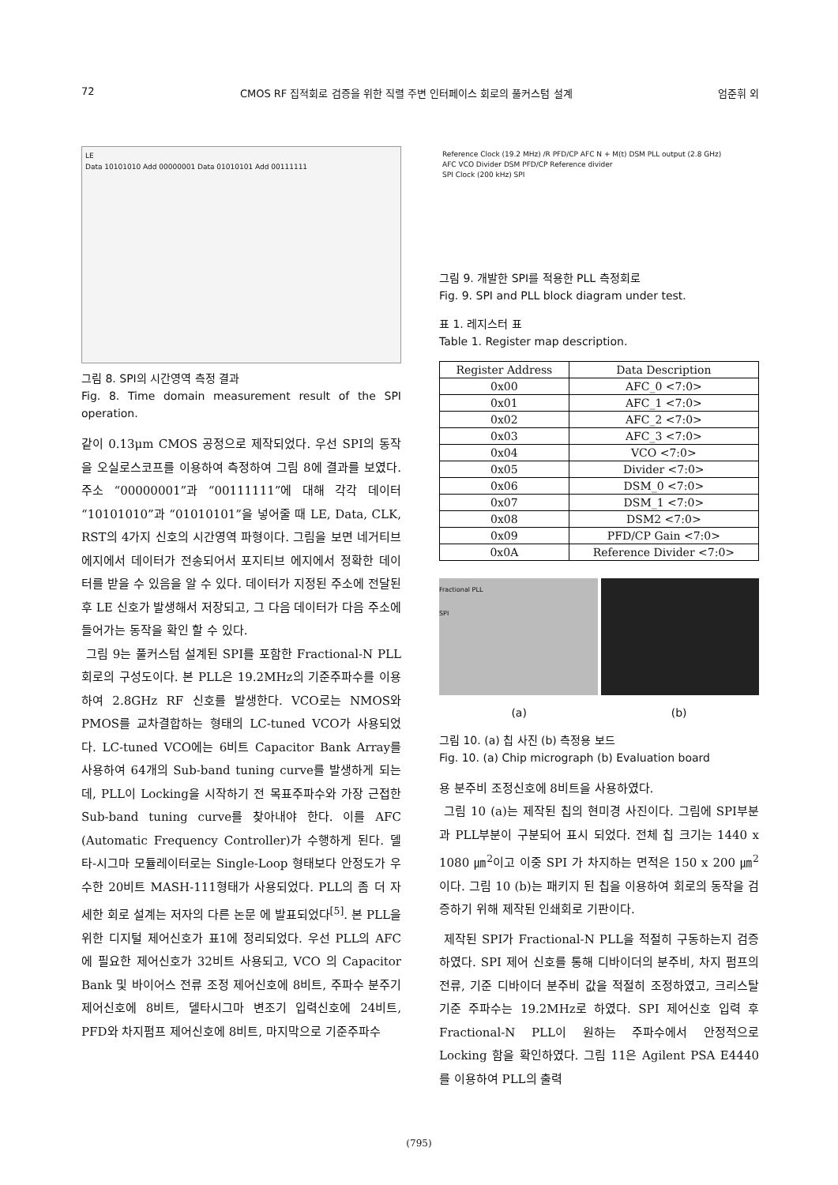72 CMOS RF 집적회로 검증을 위한 직렬 주변 인터페이스 회로의 풀커스텀 설계 엄준휘 외
LE
Data 10101010 Add 00000001 Data 01010101 Add 00111111
그림 8. SPI의 시간영역 측정 결과
Fig. 8. Time domain measurement result of the SPI operation.
같이 0.13μm CMOS 공정으로 제작되었다. 우선 SPI의 동작을 오실로스코프를 이용하여 측정하여 그림 8에 결과를 보였다. 주소 “00000001”과 “00111111”에 대해 각각 데이터 “10101010”과 “01010101”을 넣어줄 때 LE, Data, CLK, RST의 4가지 신호의 시간영역 파형이다. 그림을 보면 네거티브 에지에서 데이터가 전송되어서 포지티브 에지에서 정확한 데이터를 받을 수 있음을 알 수 있다. 데이터가 지정된 주소에 전달된 후 LE 신호가 발생해서 저장되고, 그 다음 데이터가 다음 주소에 들어가는 동작을 확인 할 수 있다.
그림 9는 풀커스텀 설계된 SPI를 포함한 Fractional-N PLL 회로의 구성도이다. 본 PLL은 19.2MHz의 기준주파수를 이용하여 2.8GHz RF 신호를 발생한다. VCO로는 NMOS와 PMOS를 교차결합하는 형태의 LC-tuned VCO가 사용되었다. LC-tuned VCO에는 6비트 Capacitor Bank Array를 사용하여 64개의 Sub-band tuning curve를 발생하게 되는데, PLL이 Locking을 시작하기 전 목표주파수와 가장 근접한 Sub-band tuning curve를 찾아내야 한다. 이를 AFC (Automatic Frequency Controller)가 수행하게 된다. 델타-시그마 모듈레이터로는 Single-Loop 형태보다 안정도가 우수한 20비트 MASH-111형태가 사용되었다. PLL의 좀 더 자세한 회로 설계는 저자의 다른 논문 에 발표되었다<sup>[5]</sup>. 본 PLL을 위한 디지털 제어신호가 표1에 정리되었다. 우선 PLL의 AFC 에 필요한 제어신호가 32비트 사용되고, VCO 의 Capacitor Bank 및 바이어스 전류 조정 제어신호에 8비트, 주파수 분주기 제어신호에 8비트, 델타시그마 변조기 입력신호에 24비트, PFD와 차지펌프 제어신호에 8비트, 마지막으로 기준주파수
Reference Clock (19.2 MHz) /R PFD/CP AFC N + M(t) DSM PLL output (2.8 GHz)
AFC VCO Divider DSM PFD/CP Reference divider
SPI Clock (200 kHz) SPI
그림 9. 개발한 SPI를 적용한 PLL 측정회로
Fig. 9. SPI and PLL block diagram under test.
표 1. 레지스터 표
Table 1. Register map description.
| Register Address | Data Description |
| --- | --- |
| 0x00 | AFC_0 <7:0> |
| 0x01 | AFC_1 <7:0> |
| 0x02 | AFC_2 <7:0> |
| 0x03 | AFC_3 <7:0> |
| 0x04 | VCO <7:0> |
| 0x05 | Divider <7:0> |
| 0x06 | DSM_0 <7:0> |
| 0x07 | DSM_1 <7:0> |
| 0x08 | DSM2 <7:0> |
| 0x09 | PFD/CP Gain <7:0> |
| 0x0A | Reference Divider <7:0> |
Fractional PLL
SPI
(a) (b)
그림 10. (a) 칩 사진 (b) 측정용 보드
Fig. 10. (a) Chip micrograph (b) Evaluation board
용 분주비 조정신호에 8비트을 사용하였다.
그림 10 (a)는 제작된 칩의 현미경 사진이다. 그림에 SPI부분과 PLL부분이 구분되어 표시 되었다. 전체 칩 크기는 1440 x 1080 ㎛<sup>2</sup>이고 이중 SPI 가 차지하는 면적은 150 x 200 ㎛<sup>2</sup>이다. 그림 10 (b)는 패키지 된 칩을 이용하여 회로의 동작을 검증하기 위해 제작된 인쇄회로 기판이다.
제작된 SPI가 Fractional-N PLL을 적절히 구동하는지 검증하였다. SPI 제어 신호를 통해 디바이더의 분주비, 차지 펌프의 전류, 기준 디바이더 분주비 값을 적절히 조정하였고, 크리스탈 기준 주파수는 19.2MHz로 하였다. SPI 제어신호 입력 후 Fractional-N PLL이 원하는 주파수에서 안정적으로 Locking 함을 확인하였다. 그림 11은 Agilent PSA E4440를 이용하여 PLL의 출력
(795)